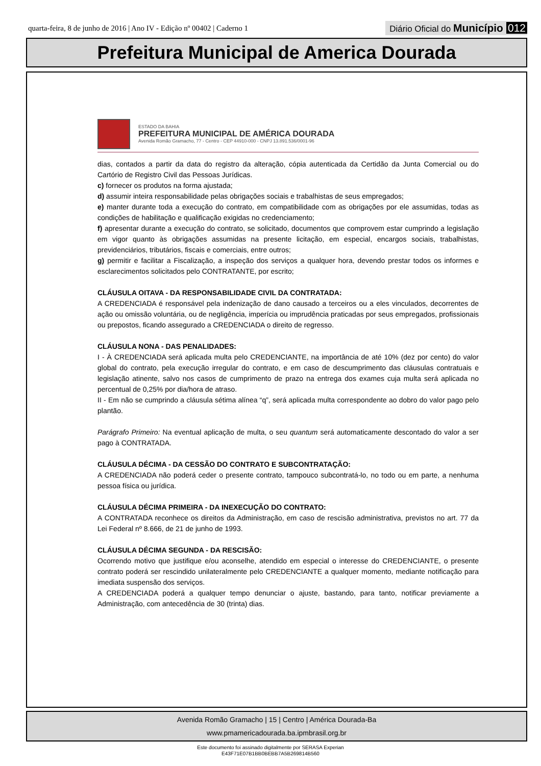quarta-feira, 8 de junho de 2016 | Ano IV - Edição nº 00402 | Caderno 1
Diário Oficial do Município 012
Prefeitura Municipal de America Dourada
ESTADO DA BAHIA
PREFEITURA MUNICIPAL DE AMÉRICA DOURADA
Avenida Romão Gramacho, 77 - Centro - CEP 44910-000 - CNPJ 13.891.536/0001-96
dias, contados a partir da data do registro da alteração, cópia autenticada da Certidão da Junta Comercial ou do Cartório de Registro Civil das Pessoas Jurídicas.
c) fornecer os produtos na forma ajustada;
d) assumir inteira responsabilidade pelas obrigações sociais e trabalhistas de seus empregados;
e) manter durante toda a execução do contrato, em compatibilidade com as obrigações por ele assumidas, todas as condições de habilitação e qualificação exigidas no credenciamento;
f) apresentar durante a execução do contrato, se solicitado, documentos que comprovem estar cumprindo a legislação em vigor quanto às obrigações assumidas na presente licitação, em especial, encargos sociais, trabalhistas, previdenciários, tributários, fiscais e comerciais, entre outros;
g) permitir e facilitar a Fiscalização, a inspeção dos serviços a qualquer hora, devendo prestar todos os informes e esclarecimentos solicitados pelo CONTRATANTE, por escrito;
CLÁUSULA OITAVA - DA RESPONSABILIDADE CIVIL DA CONTRATADA:
A CREDENCIADA é responsável pela indenização de dano causado a terceiros ou a eles vinculados, decorrentes de ação ou omissão voluntária, ou de negligência, imperícia ou imprudência praticadas por seus empregados, profissionais ou prepostos, ficando assegurado a CREDENCIADA o direito de regresso.
CLÁUSULA NONA - DAS PENALIDADES:
I - À CREDENCIADA será aplicada multa pelo CREDENCIANTE, na importância de até 10% (dez por cento) do valor global do contrato, pela execução irregular do contrato, e em caso de descumprimento das cláusulas contratuais e legislação atinente, salvo nos casos de cumprimento de prazo na entrega dos exames cuja multa será aplicada no percentual de 0,25% por dia/hora de atraso.
II - Em não se cumprindo a cláusula sétima alínea “q”, será aplicada multa correspondente ao dobro do valor pago pelo plantão.
Parágrafo Primeiro: Na eventual aplicação de multa, o seu quantum será automaticamente descontado do valor a ser pago à CONTRATADA.
CLÁUSULA DÉCIMA - DA CESSÃO DO CONTRATO E SUBCONTRATAÇÃO:
A CREDENCIADA não poderá ceder o presente contrato, tampouco subcontratá-lo, no todo ou em parte, a nenhuma pessoa física ou jurídica.
CLÁUSULA DÉCIMA PRIMEIRA - DA INEXECUÇÃO DO CONTRATO:
A CONTRATADA reconhece os direitos da Administração, em caso de rescisão administrativa, previstos no art. 77 da Lei Federal nº 8.666, de 21 de junho de 1993.
CLÁUSULA DÉCIMA SEGUNDA - DA RESCISÃO:
Ocorrendo motivo que justifique e/ou aconselhe, atendido em especial o interesse do CREDENCIANTE, o presente contrato poderá ser rescindido unilateralmente pelo CREDENCIANTE a qualquer momento, mediante notificação para imediata suspensão dos serviços.
A CREDENCIADA poderá a qualquer tempo denunciar o ajuste, bastando, para tanto, notificar previamente a Administração, com antecedência de 30 (trinta) dias.
Avenida Romão Gramacho | 15 | Centro | América Dourada-Ba
www.pmamericadourada.ba.ipmbrasil.org.br
Este documento foi assinado digitalmente por SERASA Experian
E43F71E07B1BB0BEBB7A5B269814B560